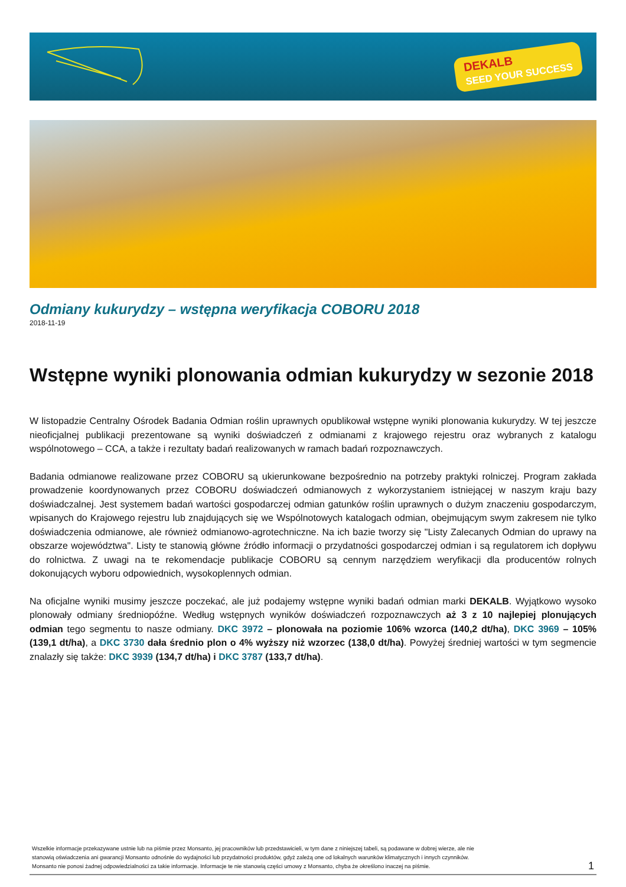DEKALB
SEED YOUR SUCCESS
Odmiany kukurydzy – wstępna weryfikacja COBORU 2018
2018-11-19
Wstępne wyniki plonowania odmian kukurydzy w sezonie 2018
W listopadzie Centralny Ośrodek Badania Odmian roślin uprawnych opublikował wstępne wyniki plonowania kukurydzy. W tej jeszcze nieoficjalnej publikacji prezentowane są wyniki doświadczeń z odmianami z krajowego rejestru oraz wybranych z katalogu wspólnotowego – CCA, a także i rezultaty badań realizowanych w ramach badań rozpoznawczych.
Badania odmianowe realizowane przez COBORU są ukierunkowane bezpośrednio na potrzeby praktyki rolniczej. Program zakłada prowadzenie koordynowanych przez COBORU doświadczeń odmianowych z wykorzystaniem istniejącej w naszym kraju bazy doświadczalnej. Jest systemem badań wartości gospodarczej odmian gatunków roślin uprawnych o dużym znaczeniu gospodarczym, wpisanych do Krajowego rejestru lub znajdujących się we Wspólnotowych katalogach odmian, obejmującym swym zakresem nie tylko doświadczenia odmianowe, ale również odmianowo-agrotechniczne. Na ich bazie tworzy się "Listy Zalecanych Odmian do uprawy na obszarze województwa". Listy te stanowią główne źródło informacji o przydatności gospodarczej odmian i są regulatorem ich dopływu do rolnictwa. Z uwagi na te rekomendacje publikacje COBORU są cennym narzędziem weryfikacji dla producentów rolnych dokonujących wyboru odpowiednich, wysokoplennych odmian.
Na oficjalne wyniki musimy jeszcze poczekać, ale już podajemy wstępne wyniki badań odmian marki DEKALB. Wyjątkowo wysoko plonowały odmiany średniopóźne. Według wstępnych wyników doświadczeń rozpoznawczych aż 3 z 10 najlepiej plonujących odmian tego segmentu to nasze odmiany. DKC 3972 – plonowała na poziomie 106% wzorca (140,2 dt/ha), DKC 3969 – 105% (139,1 dt/ha), a DKC 3730 dała średnio plon o 4% wyższy niż wzorzec (138,0 dt/ha). Powyżej średniej wartości w tym segmencie znalazły się także: DKC 3939 (134,7 dt/ha) i DKC 3787 (133,7 dt/ha).
Wszelkie informacje przekazywane ustnie lub na piśmie przez Monsanto, jej pracowników lub przedstawicieli, w tym dane z niniejszej tabeli, są podawane w dobrej wierze, ale nie
stanowią oświadczenia ani gwarancji Monsanto odnośnie do wydajności lub przydatności produktów, gdyż zależą one od lokalnych warunków klimatycznych i innych czynników.
Monsanto nie ponosi żadnej odpowiedzialności za takie informacje. Informacje te nie stanowią części umowy z Monsanto, chyba że określono inaczej na piśmie.
1